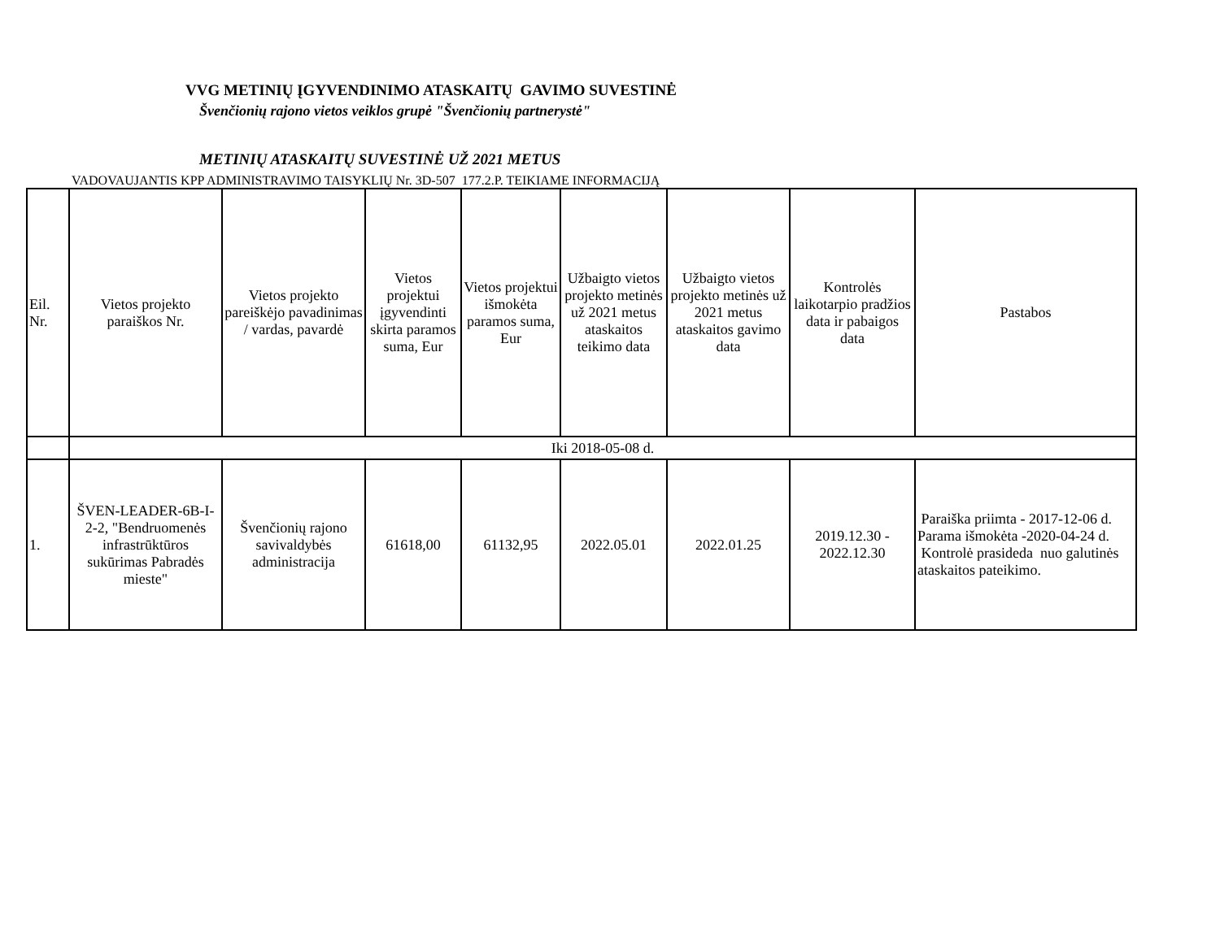VVG METINIŲ ĮGYVENDINIMO ATASKAITŲ GAVIMO SUVESTINĖ
Švenčionių rajono vietos veiklos grupė "Švenčionių partnerystė"
METINIŲ ATASKAITŲ SUVESTINĖ UŽ 2021 METUS
VADOVAUJANTIS KPP ADMINISTRAVIMO TAISYKLIŲ Nr. 3D-507 177.2.P. TEIKIAME INFORMACIJĄ
| Eil. Nr. | Vietos projekto paraiškos Nr. | Vietos projekto pareiškėjo pavadinimas / vardas, pavardė | Vietos projektui įgyvendinti skirta paramos suma, Eur | Vietos projektui išmokėta paramos suma, Eur | Užbaigto vietos projekto metinės už 2021 metus ataskaitos teikimo data | Užbaigto vietos projekto metinės už 2021 metus ataskaitos gavimo data | Kontrolės laikotarpio pradžios data ir pabaigos data | Pastabos |
| --- | --- | --- | --- | --- | --- | --- | --- | --- |
| | Iki 2018-05-08 d. | | | | | | | |
| 1. | ŠVEN-LEADER-6B-I-2-2, "Bendruomenės infrastrūktūros sukūrimas Pabradės mieste" | Švenčionių rajono savivaldybės administracija | 61618,00 | 61132,95 | 2022.05.01 | 2022.01.25 | 2019.12.30 - 2022.12.30 | Paraiška priimta - 2017-12-06 d. Parama išmokėta -2020-04-24 d. Kontrolė prasideda nuo galutinės ataskaitos pateikimo. |